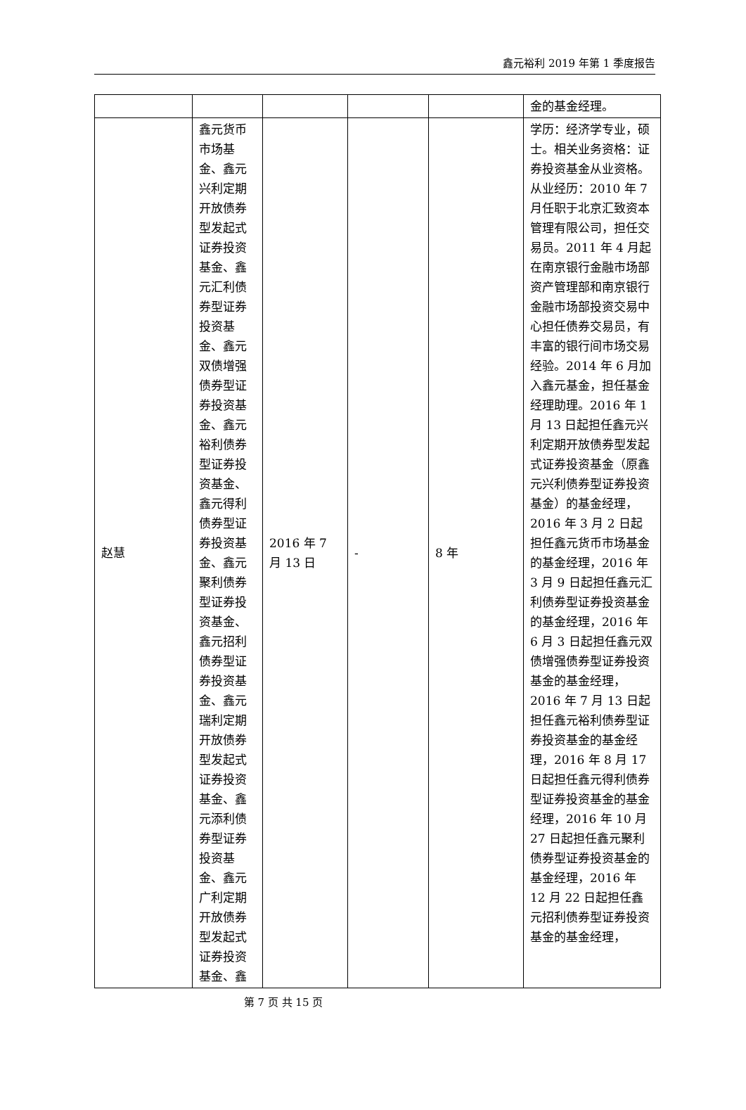鑫元裕利 2019 年第 1 季度报告
| | | | | | 金的基金经理。 |
| 赵慧 | 鑫元货币市场基金、鑫元兴利定期开放债券型发起式证券投资基金、鑫元汇利债券型证券投资基金、鑫元双债增强债券型证券投资基金、鑫元裕利债券型证券投资基金、鑫元得利债券型证券投资基金、鑫元聚利债券型证券投资基金、鑫元招利债券型证券投资基金、鑫元瑞利定期开放债券型发起式证券投资基金、鑫元添利债券型证券投资基金、鑫元广利定期开放债券型发起式证券投资基金、鑫 | 2016 年 7 月 13 日 | - | 8 年 | 学历：经济学专业，硕士。相关业务资格：证券投资基金从业资格。从业经历：2010 年 7 月任职于北京汇致资本管理有限公司，担任交易员。2011 年 4 月起在南京银行金融市场部资产管理部和南京银行金融市场部投资交易中心担任债券交易员，有丰富的银行间市场交易经验。2014 年 6 月加入鑫元基金，担任基金经理助理。2016 年 1 月 13 日起担任鑫元兴利定期开放债券型发起式证券投资基金（原鑫元兴利债券型证券投资基金）的基金经理，2016 年 3 月 2 日起担任鑫元货币市场基金的基金经理，2016 年 3 月 9 日起担任鑫元汇利债券型证券投资基金的基金经理，2016 年 6 月 3 日起担任鑫元双债增强债券型证券投资基金的基金经理，2016 年 7 月 13 日起担任鑫元裕利债券型证券投资基金的基金经理，2016 年 8 月 17 日起担任鑫元得利债券型证券投资基金的基金经理，2016 年 10 月 27 日起担任鑫元聚利债券型证券投资基金的基金经理，2016 年 12 月 22 日起担任鑫元招利债券型证券投资基金的基金经理， |
第 7 页 共 15 页